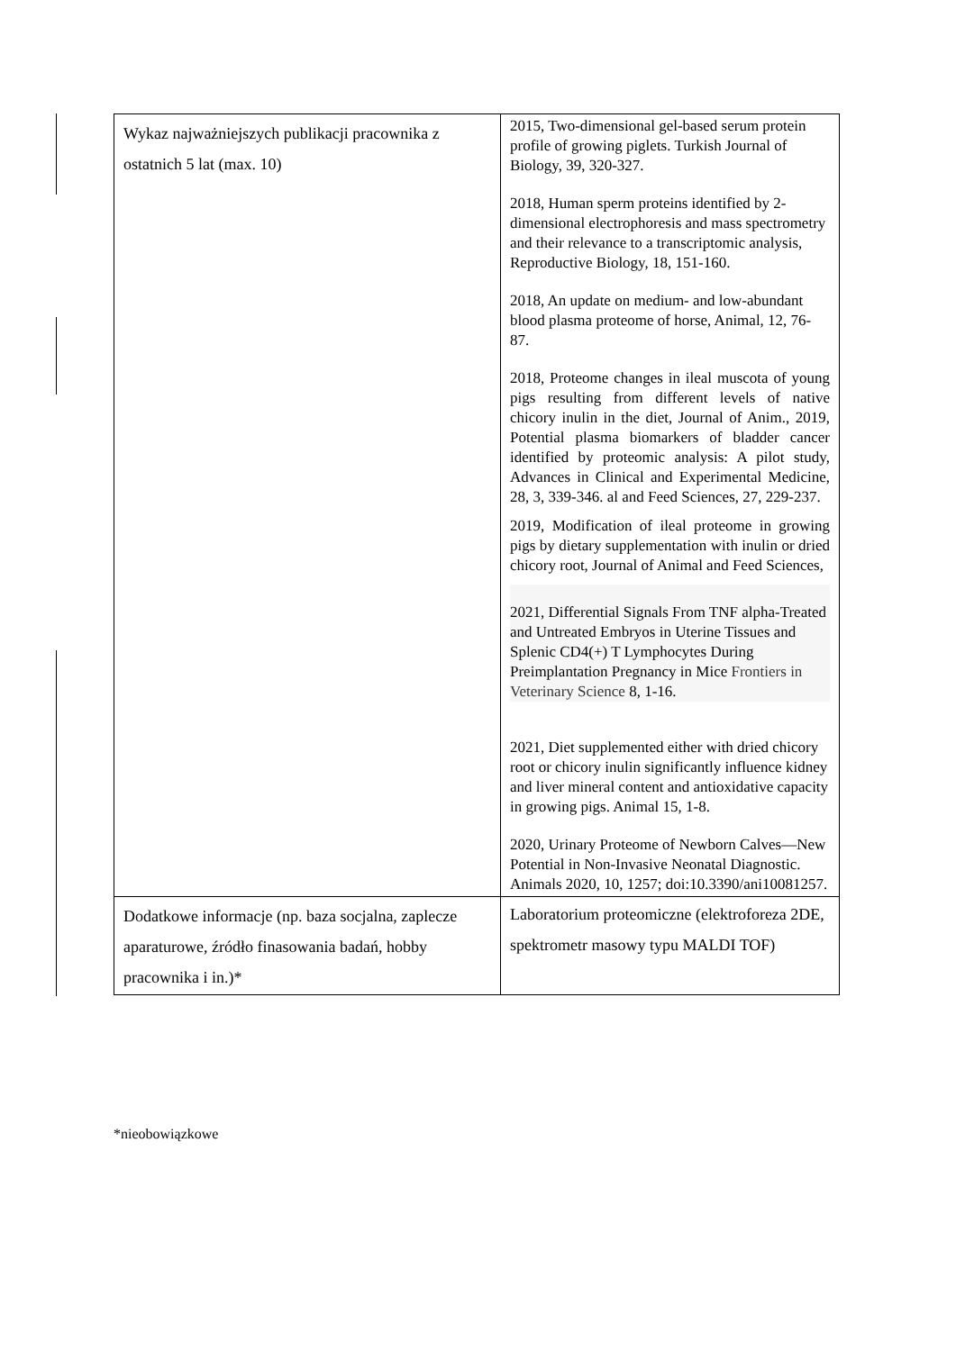| Wykaz najważniejszych publikacji pracownika z ostatnich 5 lat (max. 10) | 2015, Two-dimensional gel-based serum protein profile of growing piglets. Turkish Journal of Biology, 39, 320-327. 2018, Human sperm proteins identified by 2-dimensional electrophoresis and mass spectrometry and their relevance to a transcriptomic analysis, Reproductive Biology, 18, 151-160. 2018, An update on medium- and low-abundant blood plasma proteome of horse, Animal, 12, 76-87. 2018, Proteome changes in ileal muscota of young pigs resulting from different levels of native chicory inulin in the diet, Journal of Anim., 2019, Potential plasma biomarkers of bladder cancer identified by proteomic analysis: A pilot study, Advances in Clinical and Experimental Medicine, 28, 3, 339-346. al and Feed Sciences, 27, 229-237. 2019, Modification of ileal proteome in growing pigs by dietary supplementation with inulin or dried chicory root, Journal of Animal and Feed Sciences, 2021, Differential Signals From TNF alpha-Treated and Untreated Embryos in Uterine Tissues and Splenic CD4(+) T Lymphocytes During Preimplantation Pregnancy in Mice Frontiers in Veterinary Science 8, 1-16. 2021, Diet supplemented either with dried chicory root or chicory inulin significantly influence kidney and liver mineral content and antioxidative capacity in growing pigs. Animal 15, 1-8. 2020, Urinary Proteome of Newborn Calves—New Potential in Non-Invasive Neonatal Diagnostic. Animals 2020, 10, 1257; doi:10.3390/ani10081257. |
| Dodatkowe informacje (np. baza socjalna, zaplecze aparaturowe, źródło finasowania badań, hobby pracownika i in.)* | Laboratorium proteomiczne (elektroforeza 2DE, spektrometr masowy typu MALDI TOF) |
*nieobowiązkowe